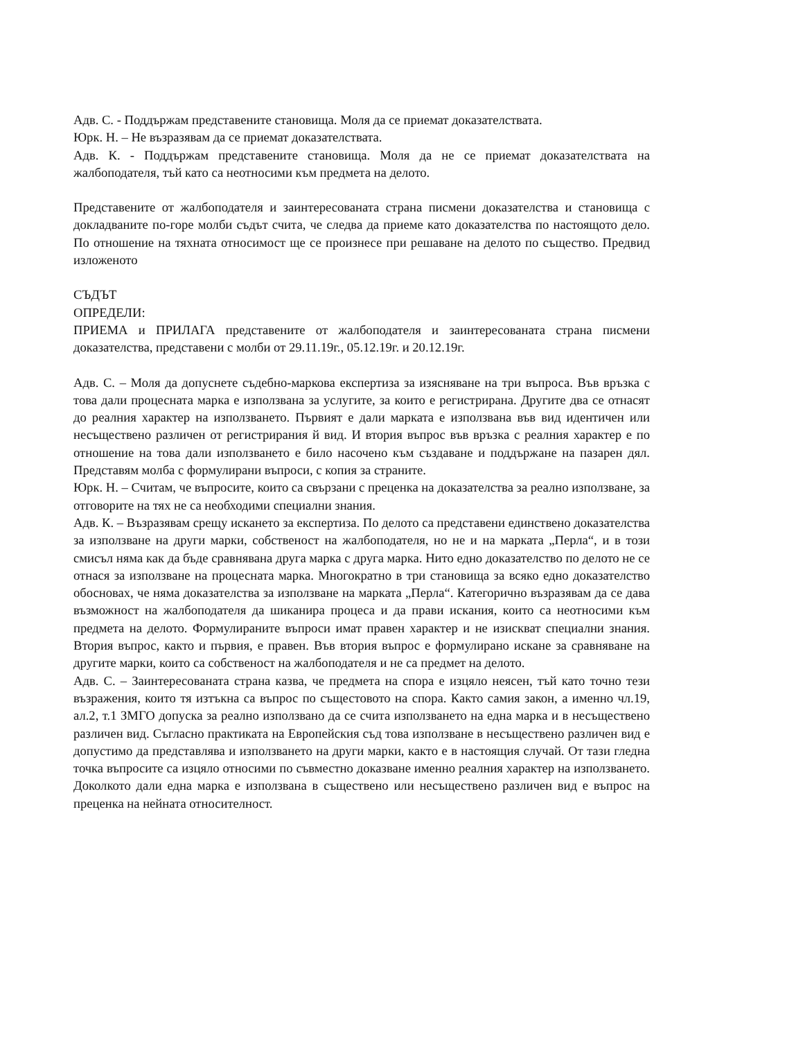Адв. С. - Поддържам представените становища. Моля да се приемат доказателствата.
Юрк. Н. – Не възразявам да се приемат доказателствата.
Адв. К. - Поддържам представените становища. Моля да не се приемат доказателствата на жалбоподателя, тъй като са неотносими към предмета на делото.
Представените от жалбоподателя и заинтересованата страна писмени доказателства и становища с докладваните по-горе молби съдът счита, че следва да приеме като доказателства по настоящото дело. По отношение на тяхната относимост ще се произнесе при решаване на делото по същество. Предвид изложеното
СЪДЪТ
ОПРЕДЕЛИ:
ПРИЕМА и ПРИЛАГА представените от жалбоподателя и заинтересованата страна писмени доказателства, представени с молби от 29.11.19г., 05.12.19г. и 20.12.19г.
Адв. С. – Моля да допуснете съдебно-маркова експертиза за изясняване на три въпроса. Във връзка с това дали процесната марка е използвана за услугите, за които е регистрирана. Другите два се отнасят до реалния характер на използването. Първият е дали марката е използвана във вид идентичен или несъществено различен от регистрирания й вид. И втория въпрос във връзка с реалния характер е по отношение на това дали използването е било насочено към създаване и поддържане на пазарен дял. Представям молба с формулирани въпроси, с копия за страните.
Юрк. Н. – Считам, че въпросите, които са свързани с преценка на доказателства за реално използване, за отговорите на тях не са необходими специални знания.
Адв. К. – Възразявам срещу искането за експертиза. По делото са представени единствено доказателства за използване на други марки, собственост на жалбоподателя, но не и на марката „Перла“, и в този смисъл няма как да бъде сравнявана друга марка с друга марка. Нито едно доказателство по делото не се отнася за използване на процесната марка. Многократно в три становища за всяко едно доказателство обосновах, че няма доказателства за използване на марката „Перла“. Категорично възразявам да се дава възможност на жалбоподателя да шиканира процеса и да прави искания, които са неотносими към предмета на делото. Формулираните въпроси имат правен характер и не изискват специални знания. Втория въпрос, както и първия, е правен. Във втория въпрос е формулирано искане за сравняване на другите марки, които са собственост на жалбоподателя и не са предмет на делото.
Адв. С. – Заинтересованата страна казва, че предмета на спора е изцяло неясен, тъй като точно тези възражения, които тя изтъкна са въпрос по същестовото на спора. Както самия закон, а именно чл.19, ал.2, т.1 ЗМГО допуска за реално използвано да се счита използването на една марка и в несъществено различен вид. Съгласно практиката на Европейския съд това използване в несъществено различен вид е допустимо да представлява и използването на други марки, както е в настоящия случай. От тази гледна точка въпросите са изцяло относими по съвместно доказване именно реалния характер на използването. Доколкото дали една марка е използвана в съществено или несъществено различен вид е въпрос на преценка на нейната относителност.